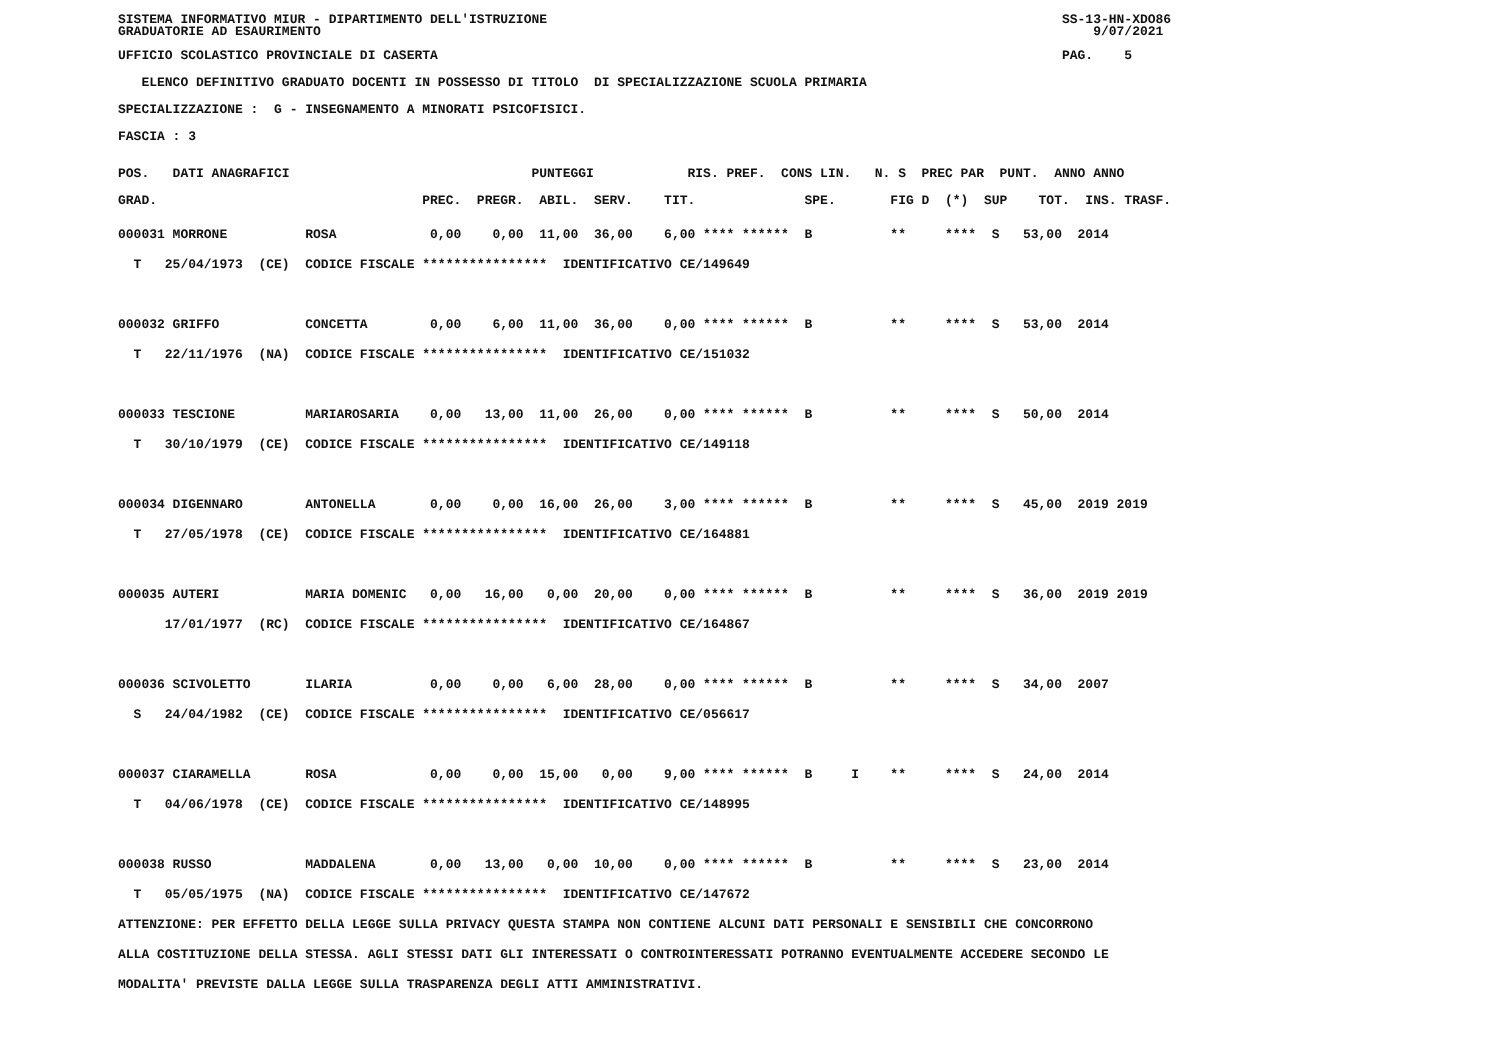SISTEMA INFORMATIVO MIUR - DIPARTIMENTO DELL'ISTRUZIONE SS-13-HN-XDO86 GRADUATORIE AD ESAURIMENTO 9/07/2021
UFFICIO SCOLASTICO PROVINCIALE DI CASERTA PAG. 5
ELENCO DEFINITIVO GRADUATO DOCENTI IN POSSESSO DI TITOLO DI SPECIALIZZAZIONE SCUOLA PRIMARIA
SPECIALIZZAZIONE : G - INSEGNAMENTO A MINORATI PSICOFISICI.
FASCIA : 3
POS. DATI ANAGRAFICI PUNTEGGI RIS. PREF. CONS LIN. N. S PREC PAR PUNT. ANNO ANNO
GRAD. PREC. PREGR. ABIL. SERV. TIT. SPE. FIG D (*) SUP TOT. INS. TRASF.
000031 MORRONE ROSA 0,00 0,00 11,00 36,00 6,00 **** ****** B ** **** S 53,00 2014 T 25/04/1973 (CE) CODICE FISCALE **************** IDENTIFICATIVO CE/149649 000032 GRIFFO CONCETTA 0,00 6,00 11,00 36,00 0,00 **** ****** B ** **** S 53,00 2014 T 22/11/1976 (NA) CODICE FISCALE **************** IDENTIFICATIVO CE/151032 000033 TESCIONE MARIAROSARIA 0,00 13,00 11,00 26,00 0,00 **** ****** B ** **** S 50,00 2014 T 30/10/1979 (CE) CODICE FISCALE **************** IDENTIFICATIVO CE/149118 000034 DIGENNARO ANTONELLA 0,00 0,00 16,00 26,00 3,00 **** ****** B ** **** S 45,00 2019 2019 T 27/05/1978 (CE) CODICE FISCALE **************** IDENTIFICATIVO CE/164881 000035 AUTERI MARIA DOMENIC 0,00 16,00 0,00 20,00 0,00 **** ****** B ** **** S 36,00 2019 2019 17/01/1977 (RC) CODICE FISCALE **************** IDENTIFICATIVO CE/164867 000036 SCIVOLETTO ILARIA 0,00 0,00 6,00 28,00 0,00 **** ****** B ** **** S 34,00 2007 S 24/04/1982 (CE) CODICE FISCALE **************** IDENTIFICATIVO CE/056617 000037 CIARAMELLA ROSA 0,00 0,00 15,00 0,00 9,00 **** ****** B I ** **** S 24,00 2014 T 04/06/1978 (CE) CODICE FISCALE **************** IDENTIFICATIVO CE/148995 000038 RUSSO MADDALENA 0,00 13,00 0,00 10,00 0,00 **** ****** B ** **** S 23,00 2014 T 05/05/1975 (NA) CODICE FISCALE **************** IDENTIFICATIVO CE/147672
ATTENZIONE: PER EFFETTO DELLA LEGGE SULLA PRIVACY QUESTA STAMPA NON CONTIENE ALCUNI DATI PERSONALI E SENSIBILI CHE CONCORRONO ALLA COSTITUZIONE DELLA STESSA. AGLI STESSI DATI GLI INTERESSATI O CONTROINTERESSATI POTRANNO EVENTUALMENTE ACCEDERE SECONDO LE MODALITA' PREVISTE DALLA LEGGE SULLA TRASPARENZA DEGLI ATTI AMMINISTRATIVI.